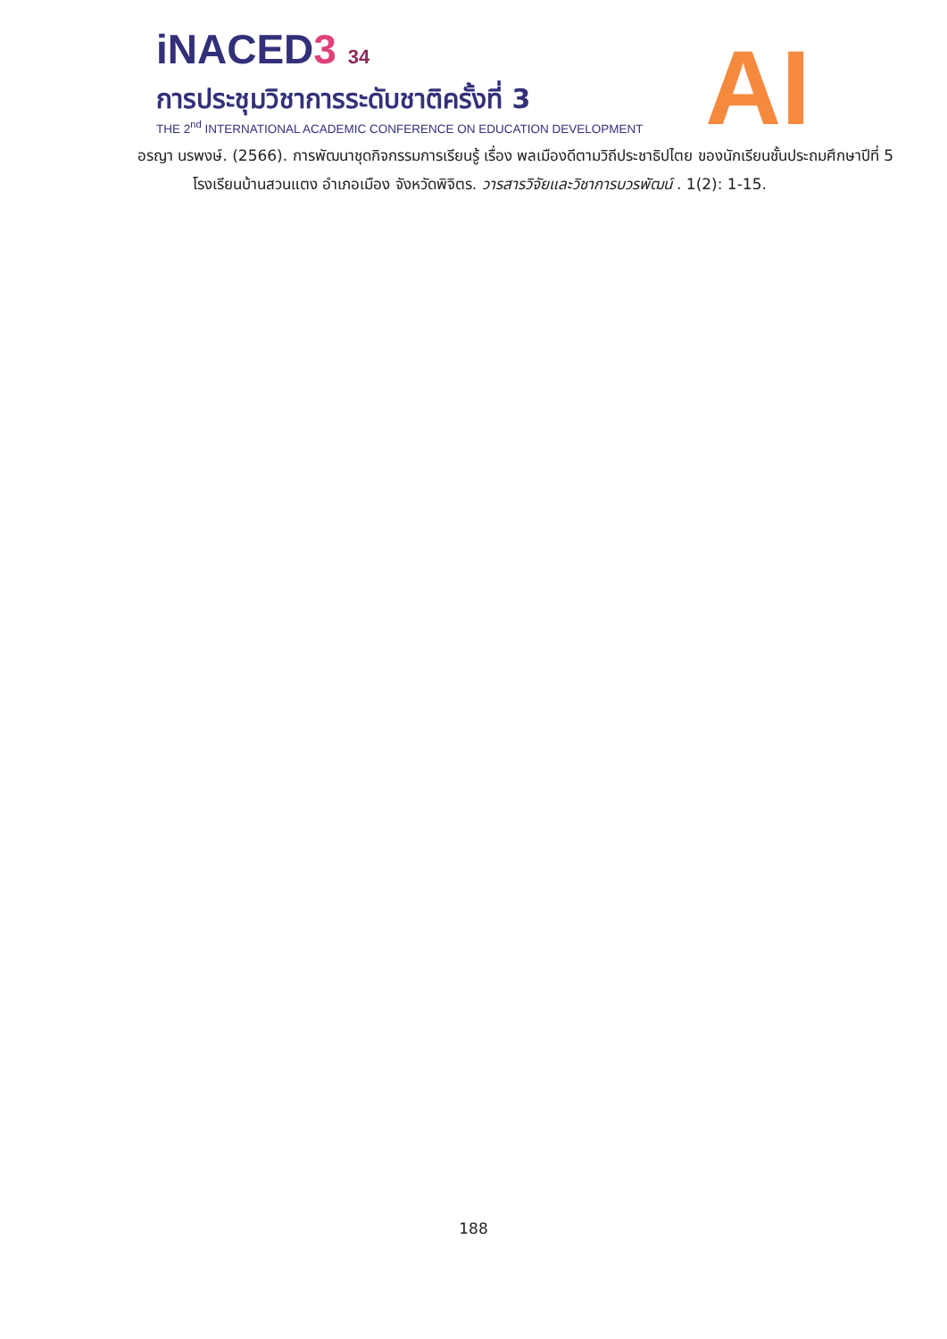iNACED3 34
การประชุมวิชาการระดับชาติครั้งที่ 3
THE 2<sup>nd</sup> INTERNATIONAL ACADEMIC CONFERENCE ON EDUCATION DEVELOPMENT
AI
อรญา นรพงษ์. (2566). การพัฒนาชุดกิจกรรมการเรียนรู้ เรื่อง พลเมืองดีตามวิถีประชาธิปไตย ของนักเรียนชั้นประถมศึกษาปีที่ 5 โรงเรียนบ้านสวนแตง อำเภอเมือง จังหวัดพิจิตร. วารสารวิจัยและวิชาการบวรพัฒน์ . 1(2): 1-15.
188